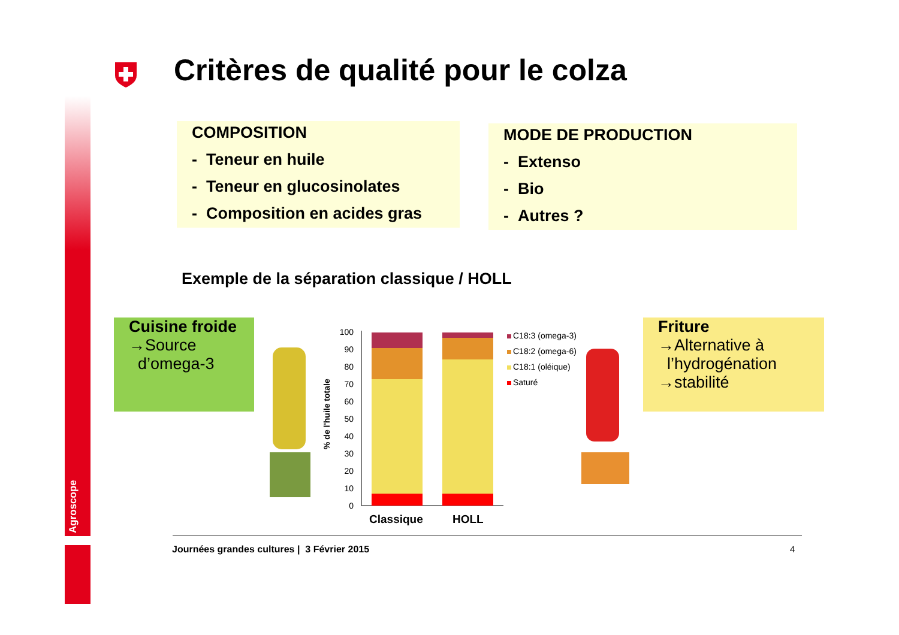Agroscope
Critères de qualité pour le colza
COMPOSITION
- Teneur en huile
- Teneur en glucosinolates
- Composition en acides gras
MODE DE PRODUCTION
- Extenso
- Bio
- Autres ?
Exemple de la séparation classique / HOLL
Cuisine froide
→Source
d’omega-3
% de l'huile totale
100
90
80
70
60
50
40
30
20
10
0
Classique
HOLL
C18:3 (omega-3)
C18:2 (omega-6)
C18:1 (oléique)
Saturé
Friture
→Alternative à
l’hydrogénation
→stabilité
Journées grandes cultures | 3 Février 2015
4